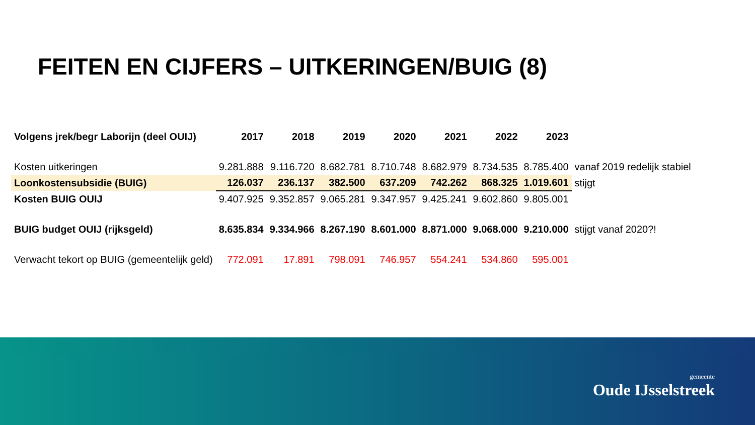FEITEN EN CIJFERS – UITKERINGEN/BUIG (8)
| Volgens jrek/begr Laborijn (deel OUIJ) | 2017 | 2018 | 2019 | 2020 | 2021 | 2022 | 2023 | |
| Kosten uitkeringen | 9.281.888 | 9.116.720 | 8.682.781 | 8.710.748 | 8.682.979 | 8.734.535 | 8.785.400 | vanaf 2019 redelijk stabiel |
| Loonkostensubsidie (BUIG) | 126.037 | 236.137 | 382.500 | 637.209 | 742.262 | 868.325 | 1.019.601 | stijgt |
| Kosten BUIG OUIJ | 9.407.925 | 9.352.857 | 9.065.281 | 9.347.957 | 9.425.241 | 9.602.860 | 9.805.001 | |
| BUIG budget OUIJ (rijksgeld) | 8.635.834 | 9.334.966 | 8.267.190 | 8.601.000 | 8.871.000 | 9.068.000 | 9.210.000 | stijgt vanaf 2020?! |
| Verwacht tekort op BUIG (gemeentelijk geld) | 772.091 | 17.891 | 798.091 | 746.957 | 554.241 | 534.860 | 595.001 | |
gemeente
Oude IJsselstreek